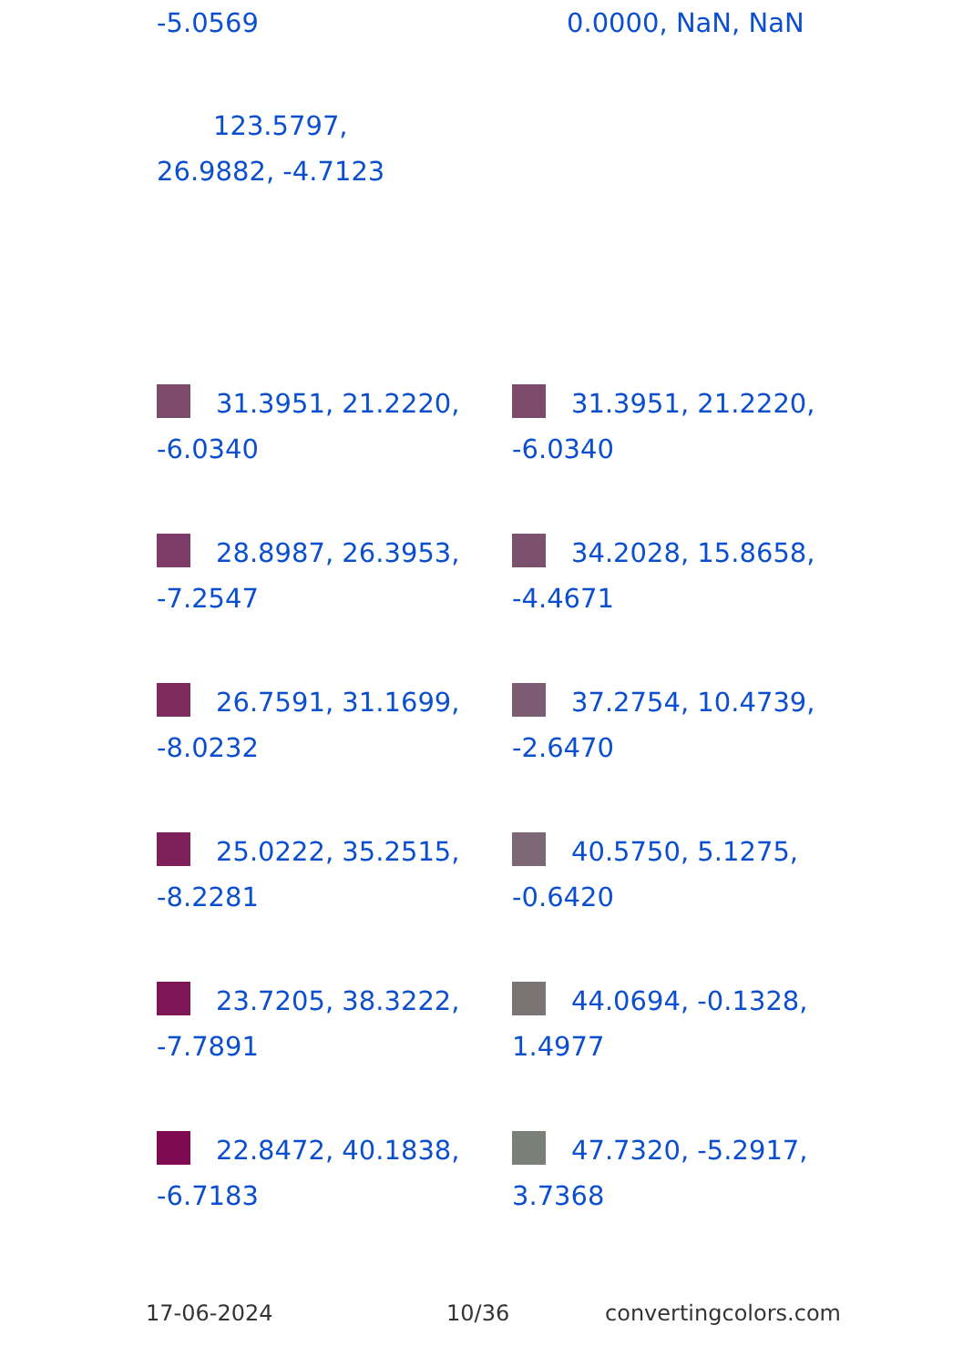-5.0569 0.0000, NaN, NaN
123.5797, 26.9882, -4.7123
31.3951, 21.2220, -6.0340
31.3951, 21.2220, -6.0340
28.8987, 26.3953, -7.2547
34.2028, 15.8658, -4.4671
26.7591, 31.1699, -8.0232
37.2754, 10.4739, -2.6470
25.0222, 35.2515, -8.2281
40.5750, 5.1275, -0.6420
23.7205, 38.3222, -7.7891
44.0694, -0.1328, 1.4977
22.8472, 40.1838, -6.7183
47.7320, -5.2917, 3.7368
17-06-2024 10/36 convertingcolors.com